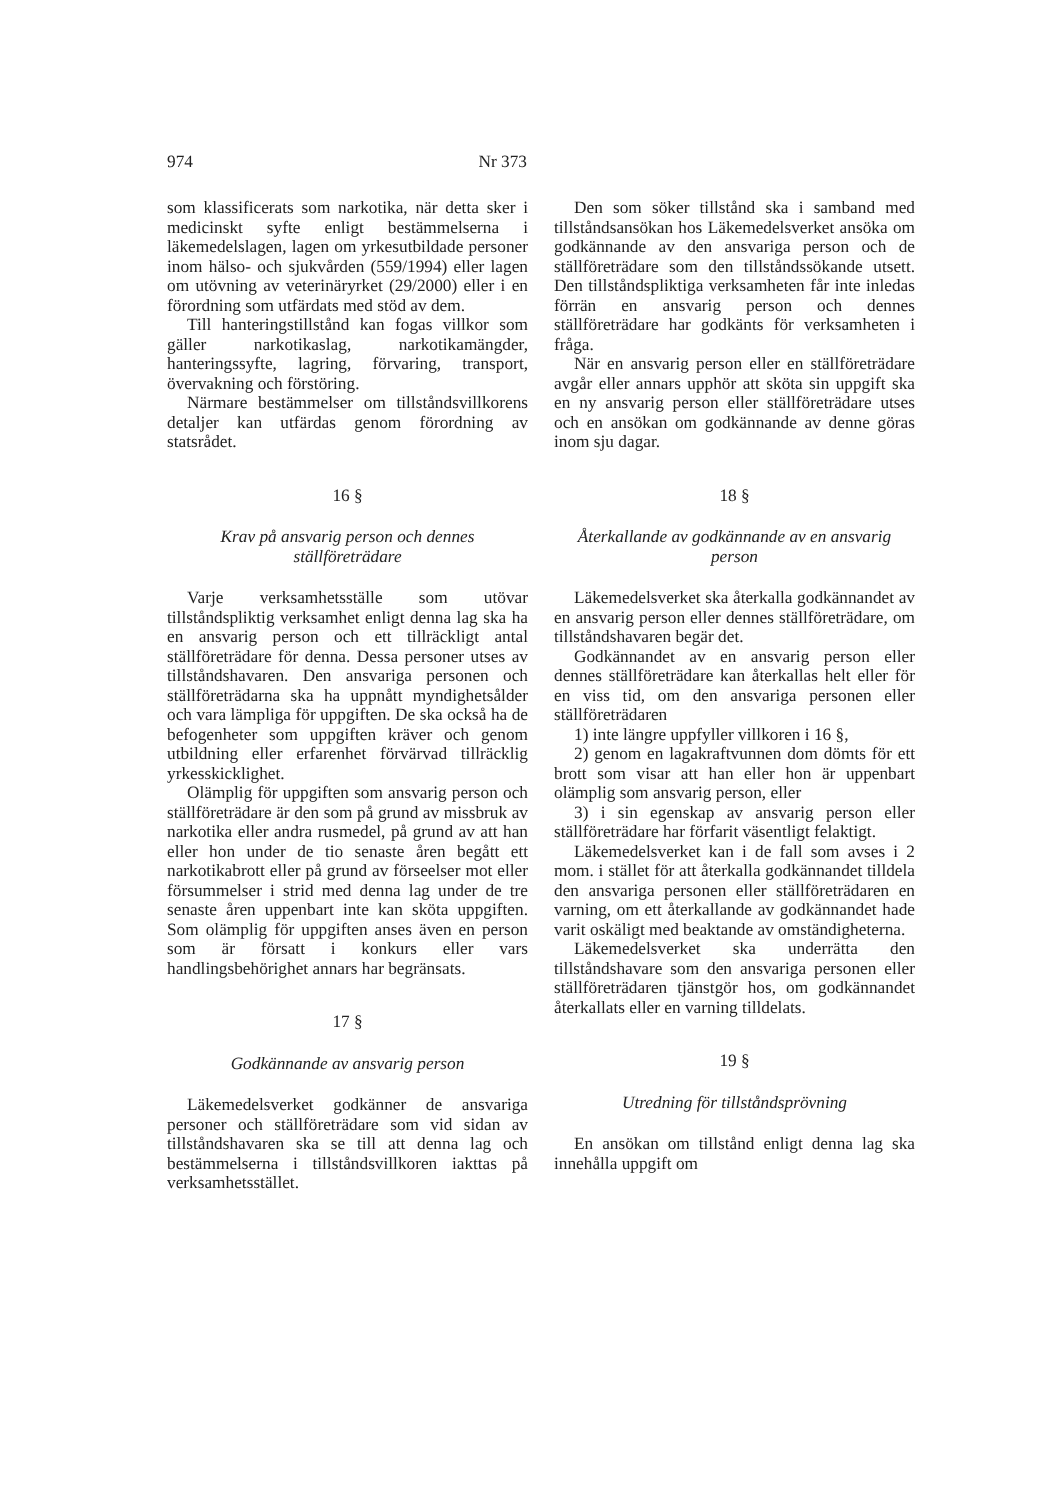974 Nr 373
som klassificerats som narkotika, när detta sker i medicinskt syfte enligt bestämmelserna i läkemedelslagen, lagen om yrkesutbildade personer inom hälso- och sjukvården (559/1994) eller lagen om utövning av veterinäryrket (29/2000) eller i en förordning som utfärdats med stöd av dem.
Till hanteringstillstånd kan fogas villkor som gäller narkotikaslag, narkotikamängder, hanteringssyfte, lagring, förvaring, transport, övervakning och förstöring.
Närmare bestämmelser om tillståndsvillkorens detaljer kan utfärdas genom förordning av statsrådet.
16 §
Krav på ansvarig person och dennes ställföreträdare
Varje verksamhetsställe som utövar tillståndspliktig verksamhet enligt denna lag ska ha en ansvarig person och ett tillräckligt antal ställföreträdare för denna. Dessa personer utses av tillståndshavaren. Den ansvariga personen och ställföreträdarna ska ha uppnått myndighetsålder och vara lämpliga för uppgiften. De ska också ha de befogenheter som uppgiften kräver och genom utbildning eller erfarenhet förvärvad tillräcklig yrkesskicklighet.
Olämplig för uppgiften som ansvarig person och ställföreträdare är den som på grund av missbruk av narkotika eller andra rusmedel, på grund av att han eller hon under de tio senaste åren begått ett narkotikabrott eller på grund av förseelser mot eller försummelser i strid med denna lag under de tre senaste åren uppenbart inte kan sköta uppgiften. Som olämplig för uppgiften anses även en person som är försatt i konkurs eller vars handlingsbehörighet annars har begränsats.
17 §
Godkännande av ansvarig person
Läkemedelsverket godkänner de ansvariga personer och ställföreträdare som vid sidan av tillståndshavaren ska se till att denna lag och bestämmelserna i tillståndsvillkoren iakttas på verksamhetsstället.
Den som söker tillstånd ska i samband med tillståndsansökan hos Läkemedelsverket ansöka om godkännande av den ansvariga person och de ställföreträdare som den tillståndssökande utsett. Den tillståndspliktiga verksamheten får inte inledas förrän en ansvarig person och dennes ställföreträdare har godkänts för verksamheten i fråga.
När en ansvarig person eller en ställföreträdare avgår eller annars upphör att sköta sin uppgift ska en ny ansvarig person eller ställföreträdare utses och en ansökan om godkännande av denne göras inom sju dagar.
18 §
Återkallande av godkännande av en ansvarig person
Läkemedelsverket ska återkalla godkännandet av en ansvarig person eller dennes ställföreträdare, om tillståndshavaren begär det.
Godkännandet av en ansvarig person eller dennes ställföreträdare kan återkallas helt eller för en viss tid, om den ansvariga personen eller ställföreträdaren
1) inte längre uppfyller villkoren i 16 §,
2) genom en lagakraftvunnen dom dömts för ett brott som visar att han eller hon är uppenbart olämplig som ansvarig person, eller
3) i sin egenskap av ansvarig person eller ställföreträdare har förfarit väsentligt felaktigt.
Läkemedelsverket kan i de fall som avses i 2 mom. i stället för att återkalla godkännandet tilldela den ansvariga personen eller ställföreträdaren en varning, om ett återkallande av godkännandet hade varit oskäligt med beaktande av omständigheterna.
Läkemedelsverket ska underrätta den tillståndshavare som den ansvariga personen eller ställföreträdaren tjänstgör hos, om godkännandet återkallats eller en varning tilldelats.
19 §
Utredning för tillståndsprövning
En ansökan om tillstånd enligt denna lag ska innehålla uppgift om